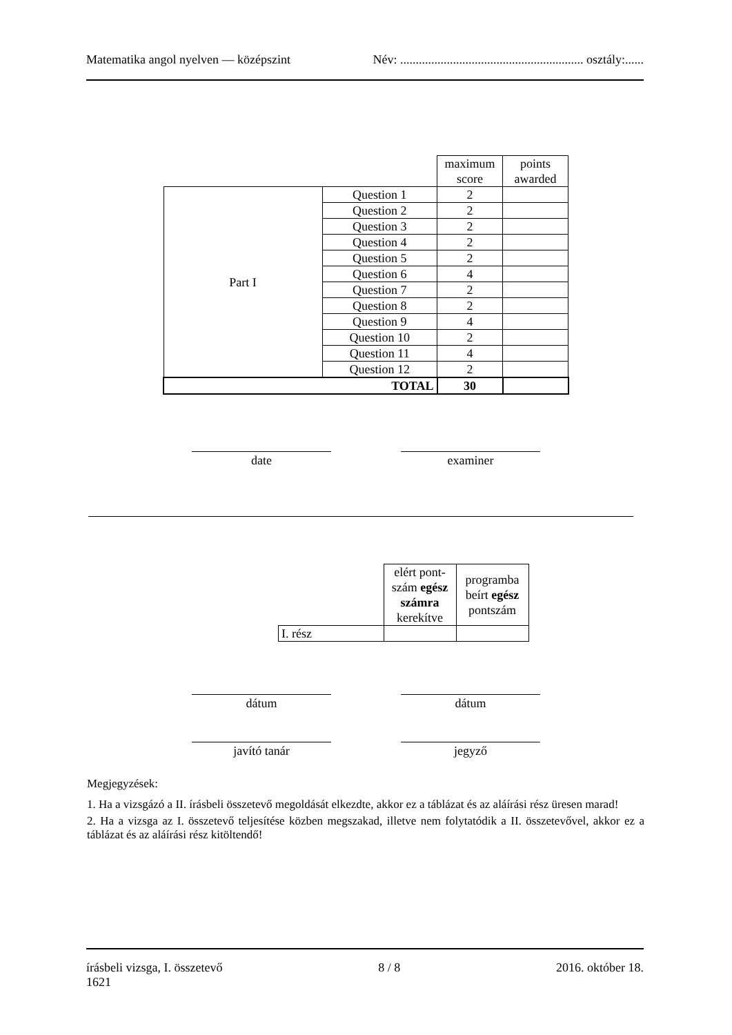Matematika angol nyelven — középszint Név: ........................................................... osztály:......
| | | maximum score | points awarded |
| Part I | Question 1 | 2 | |
| | Question 2 | 2 | |
| | Question 3 | 2 | |
| | Question 4 | 2 | |
| | Question 5 | 2 | |
| | Question 6 | 4 | |
| | Question 7 | 2 | |
| | Question 8 | 2 | |
| | Question 9 | 4 | |
| | Question 10 | 2 | |
| | Question 11 | 4 | |
| | Question 12 | 2 | |
| TOTAL | | 30 | |
date examiner
| | elért pont- szám egész számra kerekítve | programba beírt egész pontszám |
| I. rész | | |
dátum dátum
javító tanár jegyző
Megjegyzések:
1. Ha a vizsgázó a II. írásbeli összetevő megoldását elkezdte, akkor ez a táblázat és az aláírási rész üresen marad!
2. Ha a vizsga az I. összetevő teljesítése közben megszakad, illetve nem folytatódik a II. összetevővel, akkor ez a táblázat és az aláírási rész kitöltendő!
írásbeli vizsga, I. összetevő
1621 8 / 8 2016. október 18.